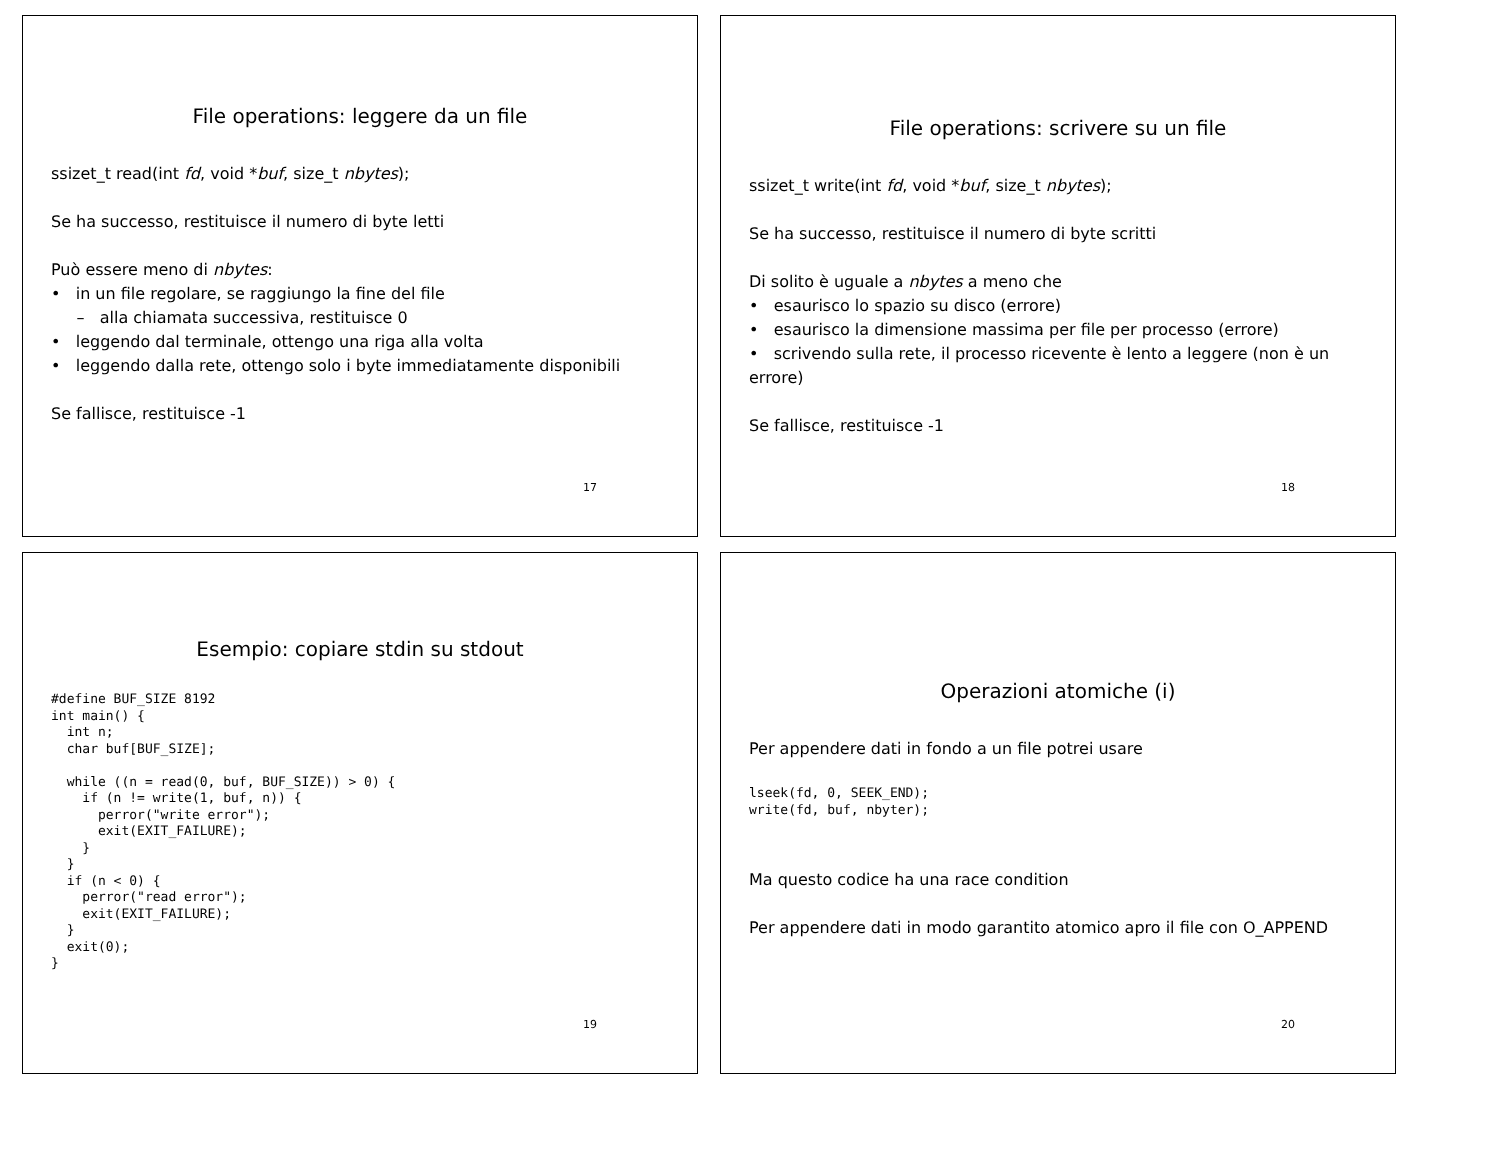File operations: leggere da un file
ssizet_t read(int fd, void *buf, size_t nbytes);
Se ha successo, restituisce il numero di byte letti
Può essere meno di nbytes:
• in un file regolare, se raggiungo la fine del file
– alla chiamata successiva, restituisce 0
• leggendo dal terminale, ottengo una riga alla volta
• leggendo dalla rete, ottengo solo i byte immediatamente disponibili
Se fallisce, restituisce -1
17
File operations: scrivere su un file
ssizet_t write(int fd, void *buf, size_t nbytes);
Se ha successo, restituisce il numero di byte scritti
Di solito è uguale a nbytes a meno che
• esaurisco lo spazio su disco (errore)
• esaurisco la dimensione massima per file per processo (errore)
• scrivendo sulla rete, il processo ricevente è lento a leggere (non è un errore)
Se fallisce, restituisce -1
18
Esempio: copiare stdin su stdout
#define BUF_SIZE 8192
int main() {
  int n;
  char buf[BUF_SIZE];

  while ((n = read(0, buf, BUF_SIZE)) > 0) {
    if (n != write(1, buf, n)) {
      perror("write error");
      exit(EXIT_FAILURE);
    }
  }
  if (n < 0) {
    perror("read error");
    exit(EXIT_FAILURE);
  }
  exit(0);
}
19
Operazioni atomiche (i)
Per appendere dati in fondo a un file potrei usare
lseek(fd, 0, SEEK_END);
write(fd, buf, nbyter);
Ma questo codice ha una race condition
Per appendere dati in modo garantito atomico apro il file con O_APPEND
20